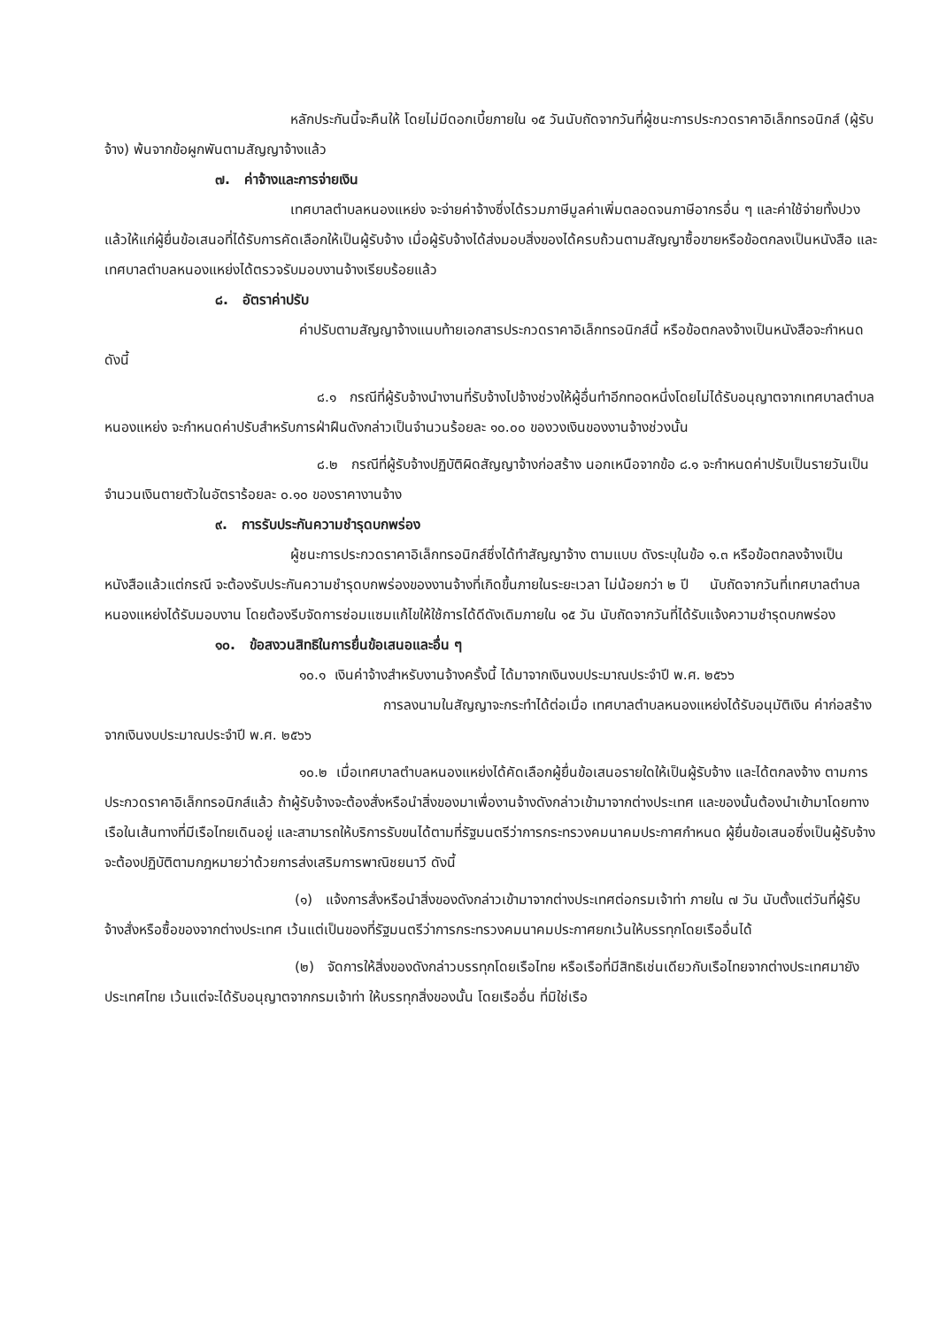หลักประกันนี้จะคืนให้ โดยไม่มีดอกเบี้ยภายใน ๑๕ วันนับถัดจากวันที่ผู้ชนะการประกวดราคาอิเล็กทรอนิกส์ (ผู้รับจ้าง) พ้นจากข้อผูกพันตามสัญญาจ้างแล้ว
๗. ค่าจ้างและการจ่ายเงิน
เทศบาลตำบลหนองแหย่ง จะจ่ายค่าจ้างซึ่งได้รวมภาษีมูลค่าเพิ่มตลอดจนภาษีอากรอื่น ๆ และค่าใช้จ่ายทั้งปวงแล้วให้แก่ผู้ยื่นข้อเสนอที่ได้รับการคัดเลือกให้เป็นผู้รับจ้าง เมื่อผู้รับจ้างได้ส่งมอบสิ่งของได้ครบถ้วนตามสัญญาซื้อขายหรือข้อตกลงเป็นหนังสือ และเทศบาลตำบลหนองแหย่งได้ตรวจรับมอบงานจ้างเรียบร้อยแล้ว
๘. อัตราค่าปรับ
ค่าปรับตามสัญญาจ้างแนบท้ายเอกสารประกวดราคาอิเล็กทรอนิกส์นี้ หรือข้อตกลงจ้างเป็นหนังสือจะกำหนด ดังนี้
๘.๑ กรณีที่ผู้รับจ้างนำงานที่รับจ้างไปจ้างช่วงให้ผู้อื่นทำอีกทอดหนึ่งโดยไม่ได้รับอนุญาตจากเทศบาลตำบลหนองแหย่ง จะกำหนดค่าปรับสำหรับการฝ่าฝืนดังกล่าวเป็นจำนวนร้อยละ ๑๐.๐๐ ของวงเงินของงานจ้างช่วงนั้น
๘.๒ กรณีที่ผู้รับจ้างปฏิบัติผิดสัญญาจ้างก่อสร้าง นอกเหนือจากข้อ ๘.๑ จะกำหนดค่าปรับเป็นรายวันเป็นจำนวนเงินตายตัวในอัตราร้อยละ ๐.๑๐ ของราคางานจ้าง
๙. การรับประกันความชำรุดบกพร่อง
ผู้ชนะการประกวดราคาอิเล็กทรอนิกส์ซึ่งได้ทำสัญญาจ้าง ตามแบบ ดังระบุในข้อ ๑.๓ หรือข้อตกลงจ้างเป็นหนังสือแล้วแต่กรณี จะต้องรับประกันความชำรุดบกพร่องของงานจ้างที่เกิดขึ้นภายในระยะเวลา ไม่น้อยกว่า ๒ ปี นับถัดจากวันที่เทศบาลตำบลหนองแหย่งได้รับมอบงาน โดยต้องรีบจัดการซ่อมแซมแก้ไขให้ใช้การได้ดีดังเดิมภายใน ๑๕ วัน นับถัดจากวันที่ได้รับแจ้งความชำรุดบกพร่อง
๑๐. ข้อสงวนสิทธิในการยื่นข้อเสนอและอื่น ๆ
๑๐.๑ เงินค่าจ้างสำหรับงานจ้างครั้งนี้ ได้มาจากเงินงบประมาณประจำปี พ.ศ. ๒๕๖๖
การลงนามในสัญญาจะกระทำได้ต่อเมื่อ เทศบาลตำบลหนองแหย่งได้รับอนุมัติเงิน ค่าก่อสร้างจากเงินงบประมาณประจำปี พ.ศ. ๒๕๖๖
๑๐.๒ เมื่อเทศบาลตำบลหนองแหย่งได้คัดเลือกผู้ยื่นข้อเสนอรายใดให้เป็นผู้รับจ้าง และได้ตกลงจ้าง ตามการประกวดราคาอิเล็กทรอนิกส์แล้ว ถ้าผู้รับจ้างจะต้องสั่งหรือนำสิ่งของมาเพื่องานจ้างดังกล่าวเข้ามาจากต่างประเทศ และของนั้นต้องนำเข้ามาโดยทางเรือในเส้นทางที่มีเรือไทยเดินอยู่ และสามารถให้บริการรับขนได้ตามที่รัฐมนตรีว่าการกระทรวงคมนาคมประกาศกำหนด ผู้ยื่นข้อเสนอซึ่งเป็นผู้รับจ้างจะต้องปฏิบัติตามกฎหมายว่าด้วยการส่งเสริมการพาณิชยนาวี ดังนี้
(๑) แจ้งการสั่งหรือนำสิ่งของดังกล่าวเข้ามาจากต่างประเทศต่อกรมเจ้าท่า ภายใน ๗ วัน นับตั้งแต่วันที่ผู้รับจ้างสั่งหรือซื้อของจากต่างประเทศ เว้นแต่เป็นของที่รัฐมนตรีว่าการกระทรวงคมนาคมประกาศยกเว้นให้บรรทุกโดยเรืออื่นได้
(๒) จัดการให้สิ่งของดังกล่าวบรรทุกโดยเรือไทย หรือเรือที่มีสิทธิเช่นเดียวกับเรือไทยจากต่างประเทศมายังประเทศไทย เว้นแต่จะได้รับอนุญาตจากกรมเจ้าท่า ให้บรรทุกสิ่งของนั้น โดยเรืออื่น ที่มิใช่เรือ